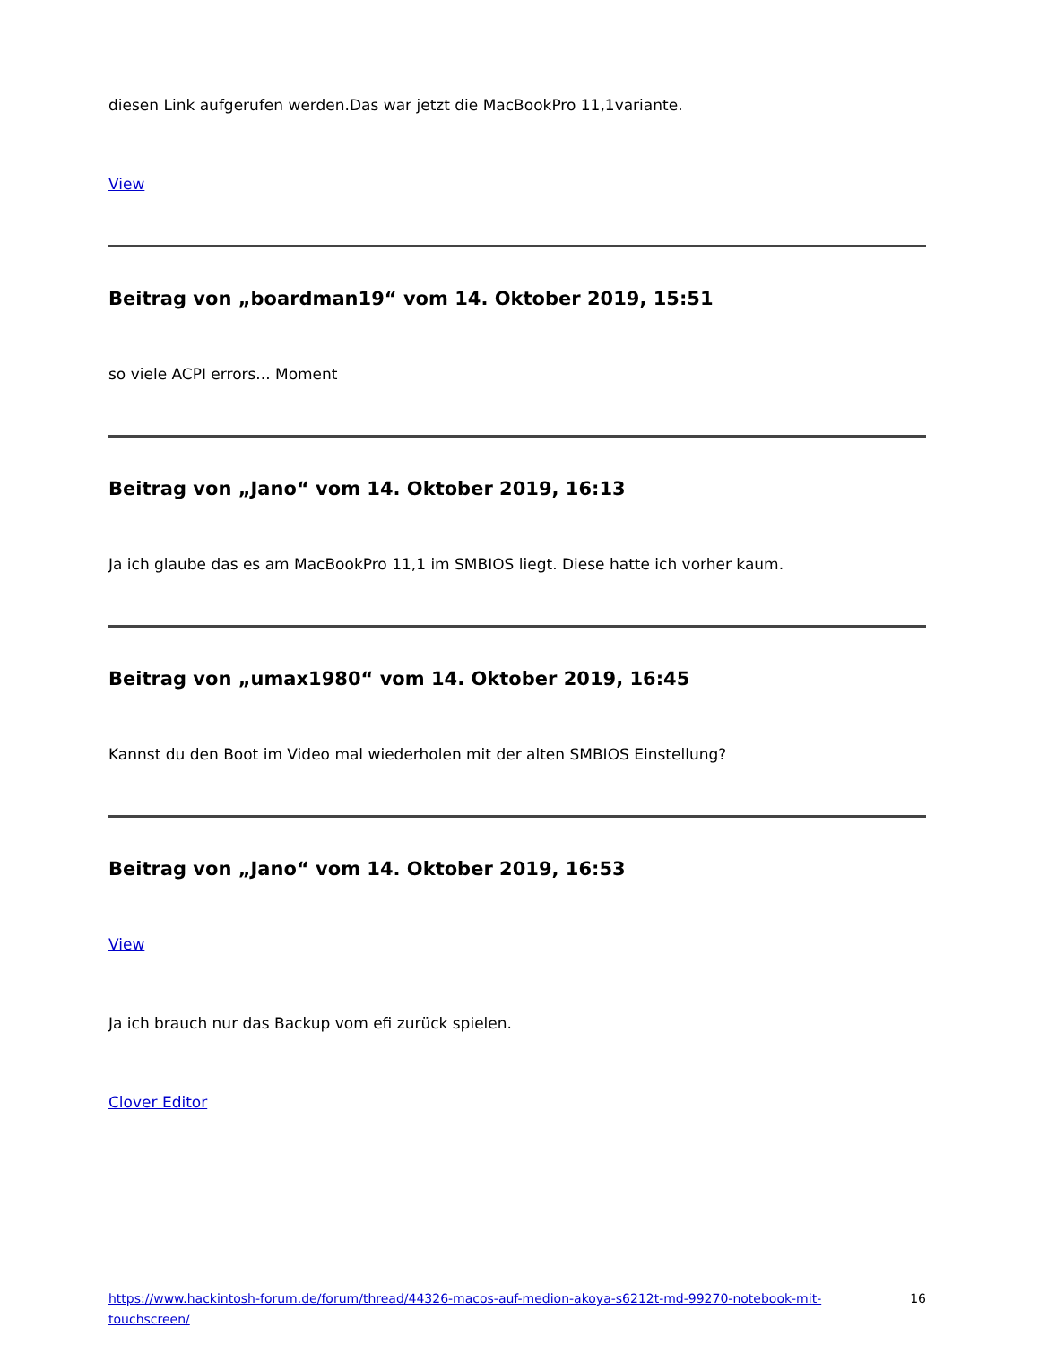diesen Link aufgerufen werden.Das war jetzt die MacBookPro 11,1variante.
View
Beitrag von „boardman19“ vom 14. Oktober 2019, 15:51
so viele ACPI errors... Moment
Beitrag von „Jano“ vom 14. Oktober 2019, 16:13
Ja ich glaube das es am MacBookPro 11,1 im SMBIOS liegt. Diese hatte ich vorher kaum.
Beitrag von „umax1980“ vom 14. Oktober 2019, 16:45
Kannst du den Boot im Video mal wiederholen mit der alten SMBIOS Einstellung?
Beitrag von „Jano“ vom 14. Oktober 2019, 16:53
View
Ja ich brauch nur das Backup vom efi zurück spielen.
Clover Editor
https://www.hackintosh-forum.de/forum/thread/44326-macos-auf-medion-akoya-s6212t-md-99270-notebook-mit-touchscreen/ 16